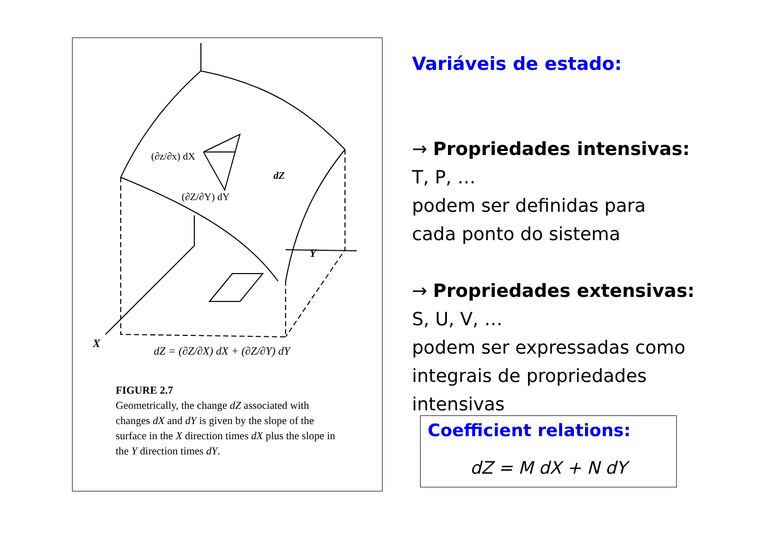Y
dZ
(∂z/∂x) dX
(∂Z/∂Y) dY
X
dZ = (∂Z/∂X) dX + (∂Z/∂Y) dY
FIGURE 2.7
Geometrically, the change dZ associated with changes dX and dY is given by the slope of the surface in the X direction times dX plus the slope in the Y direction times dY.
Variáveis de estado:
→ Propriedades intensivas:
T, P, …
podem ser definidas para
cada ponto do sistema
→ Propriedades extensivas:
S, U, V, …
podem ser expressadas como
integrais de propriedades
intensivas
Coefficient relations:
dZ = M dX + N dY